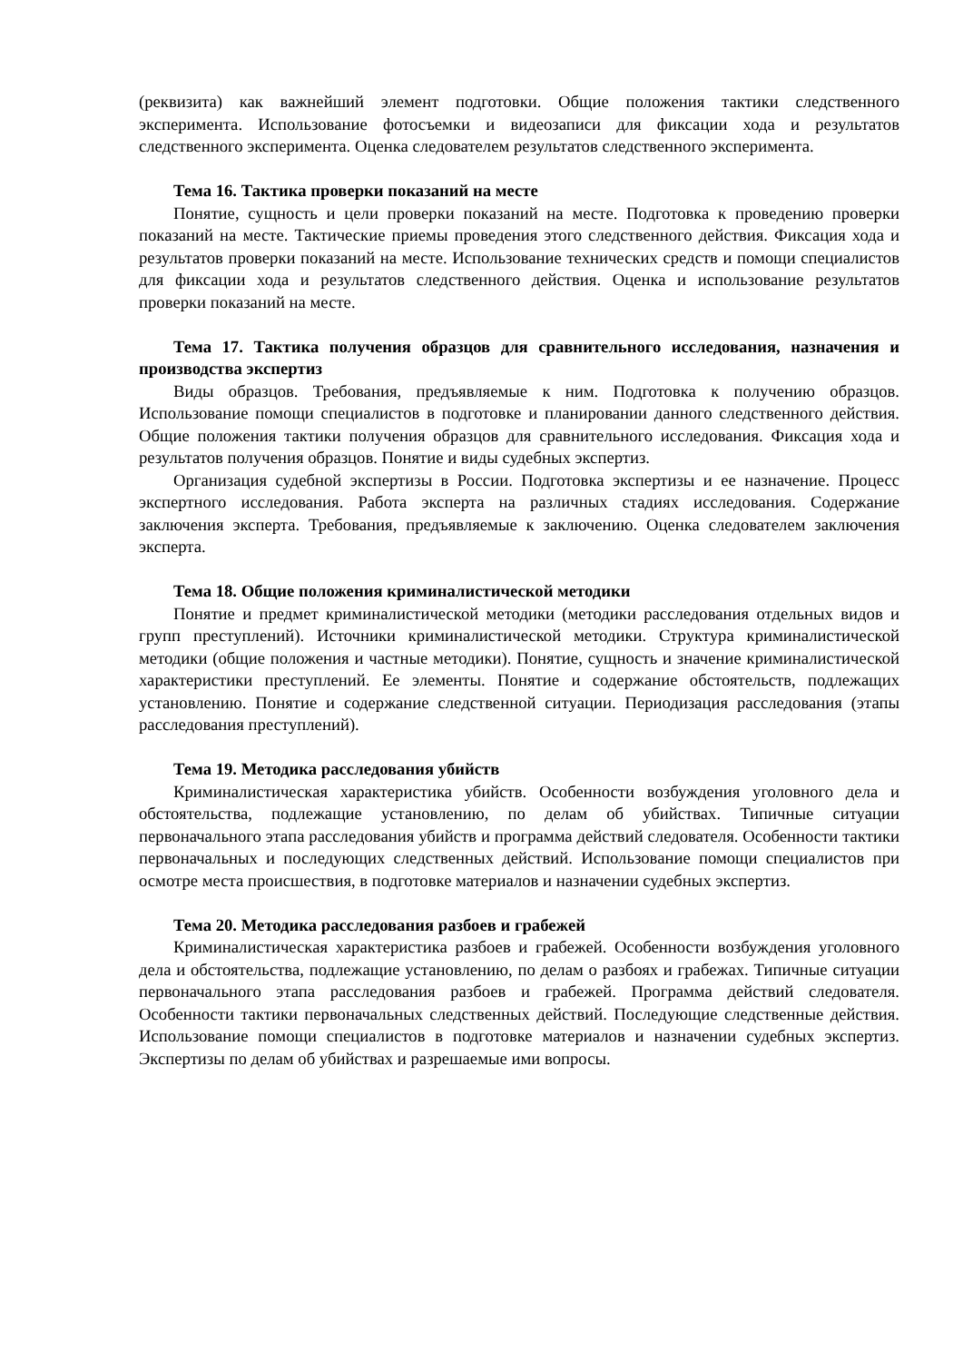(реквизита) как важнейший элемент подготовки. Общие положения тактики следственного эксперимента. Использование фотосъемки и видеозаписи для фиксации хода и результатов следственного эксперимента. Оценка следователем результатов следственного эксперимента.
Тема 16. Тактика проверки показаний на месте
Понятие, сущность и цели проверки показаний на месте. Подготовка к проведению проверки показаний на месте. Тактические приемы проведения этого следственного действия. Фиксация хода и результатов проверки показаний на месте. Использование технических средств и помощи специалистов для фиксации хода и результатов следственного действия. Оценка и использование результатов проверки показаний на месте.
Тема 17. Тактика получения образцов для сравнительного исследования, назначения и производства экспертиз
Виды образцов. Требования, предъявляемые к ним. Подготовка к получению образцов. Использование помощи специалистов в подготовке и планировании данного следственного действия. Общие положения тактики получения образцов для сравнительного исследования. Фиксация хода и результатов получения образцов. Понятие и виды судебных экспертиз.
Организация судебной экспертизы в России. Подготовка экспертизы и ее назначение. Процесс экспертного исследования. Работа эксперта на различных стадиях исследования. Содержание заключения эксперта. Требования, предъявляемые к заключению. Оценка следователем заключения эксперта.
Тема 18. Общие положения криминалистической методики
Понятие и предмет криминалистической методики (методики расследования отдельных видов и групп преступлений). Источники криминалистической методики. Структура криминалистической методики (общие положения и частные методики). Понятие, сущность и значение криминалистической характеристики преступлений. Ее элементы. Понятие и содержание обстоятельств, подлежащих установлению. Понятие и содержание следственной ситуации. Периодизация расследования (этапы расследования преступлений).
Тема 19. Методика расследования убийств
Криминалистическая характеристика убийств. Особенности возбуждения уголовного дела и обстоятельства, подлежащие установлению, по делам об убийствах. Типичные ситуации первоначального этапа расследования убийств и программа действий следователя. Особенности тактики первоначальных и последующих следственных действий. Использование помощи специалистов при осмотре места происшествия, в подготовке материалов и назначении судебных экспертиз.
Тема 20. Методика расследования разбоев и грабежей
Криминалистическая характеристика разбоев и грабежей. Особенности возбуждения уголовного дела и обстоятельства, подлежащие установлению, по делам о разбоях и грабежах. Типичные ситуации первоначального этапа расследования разбоев и грабежей. Программа действий следователя. Особенности тактики первоначальных следственных действий. Последующие следственные действия. Использование помощи специалистов в подготовке материалов и назначении судебных экспертиз. Экспертизы по делам об убийствах и разрешаемые ими вопросы.